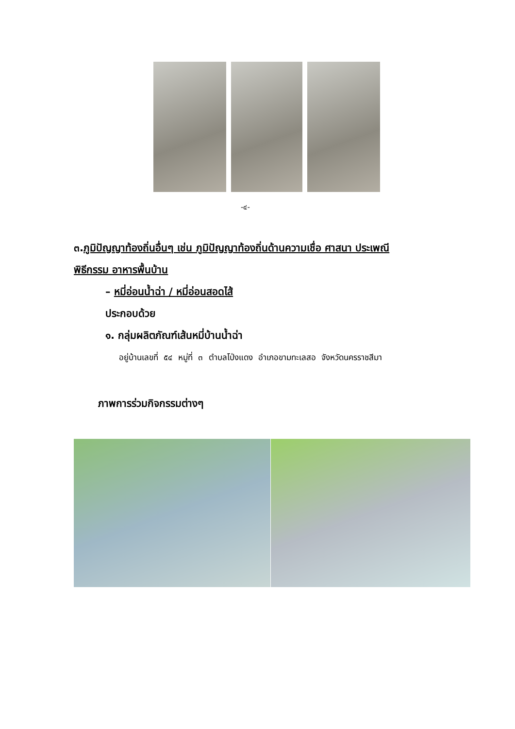-๔-
๓.ภูมิปัญญาท้องถิ่นอื่นๆ เช่น ภูมิปัญญาท้องถิ่นด้านความเชื่อ ศาสนา ประเพณี
พิธีกรรม อาหารพื้นบ้าน
– หมี่อ่อนน้ำฉ่า / หมี่อ่อนสอดไส้
ประกอบด้วย
๑. กลุ่มผลิตภัณฑ์เส้นหมี่บ้านน้ำฉ่า
อยู่บ้านเลขที่ ๕๔ หมู่ที่ ๓ ตำบลโป่งแดง อำเภอขามทะเลสอ จังหวัดนครราชสีมา
ภาพการร่วมกิจกรรมต่างๆ